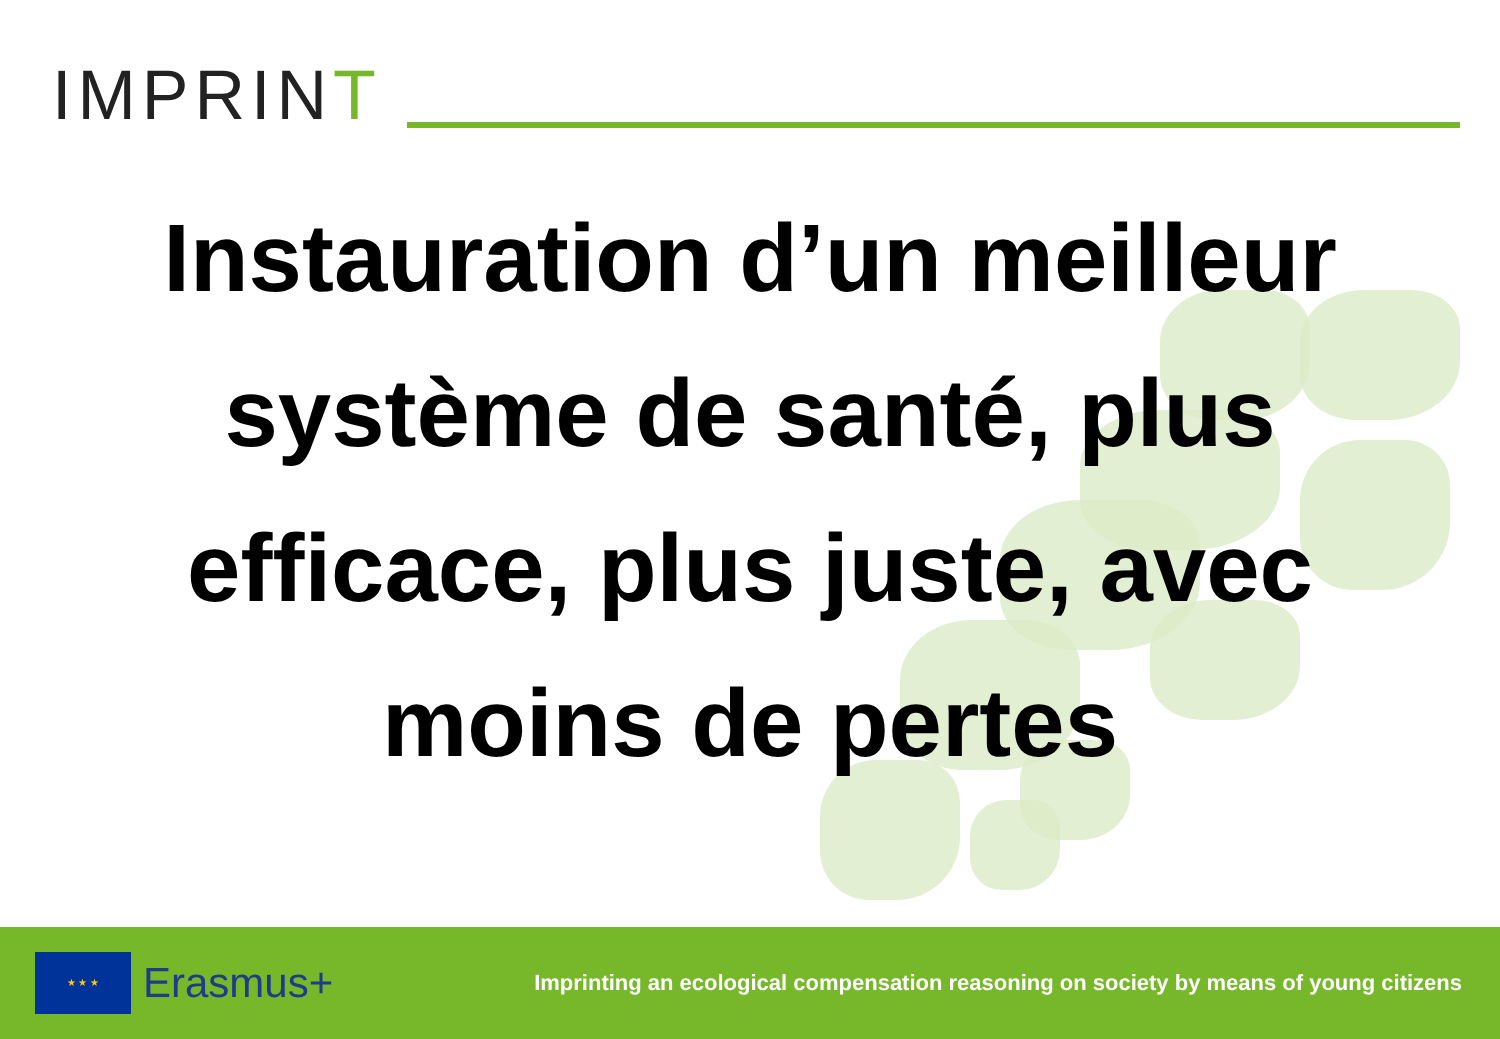IMPRINT
Instauration d’un meilleur système de santé, plus efficace, plus juste, avec moins de pertes
★ ★ ★
Erasmus+
Imprinting an ecological compensation reasoning on society by means of young citizens